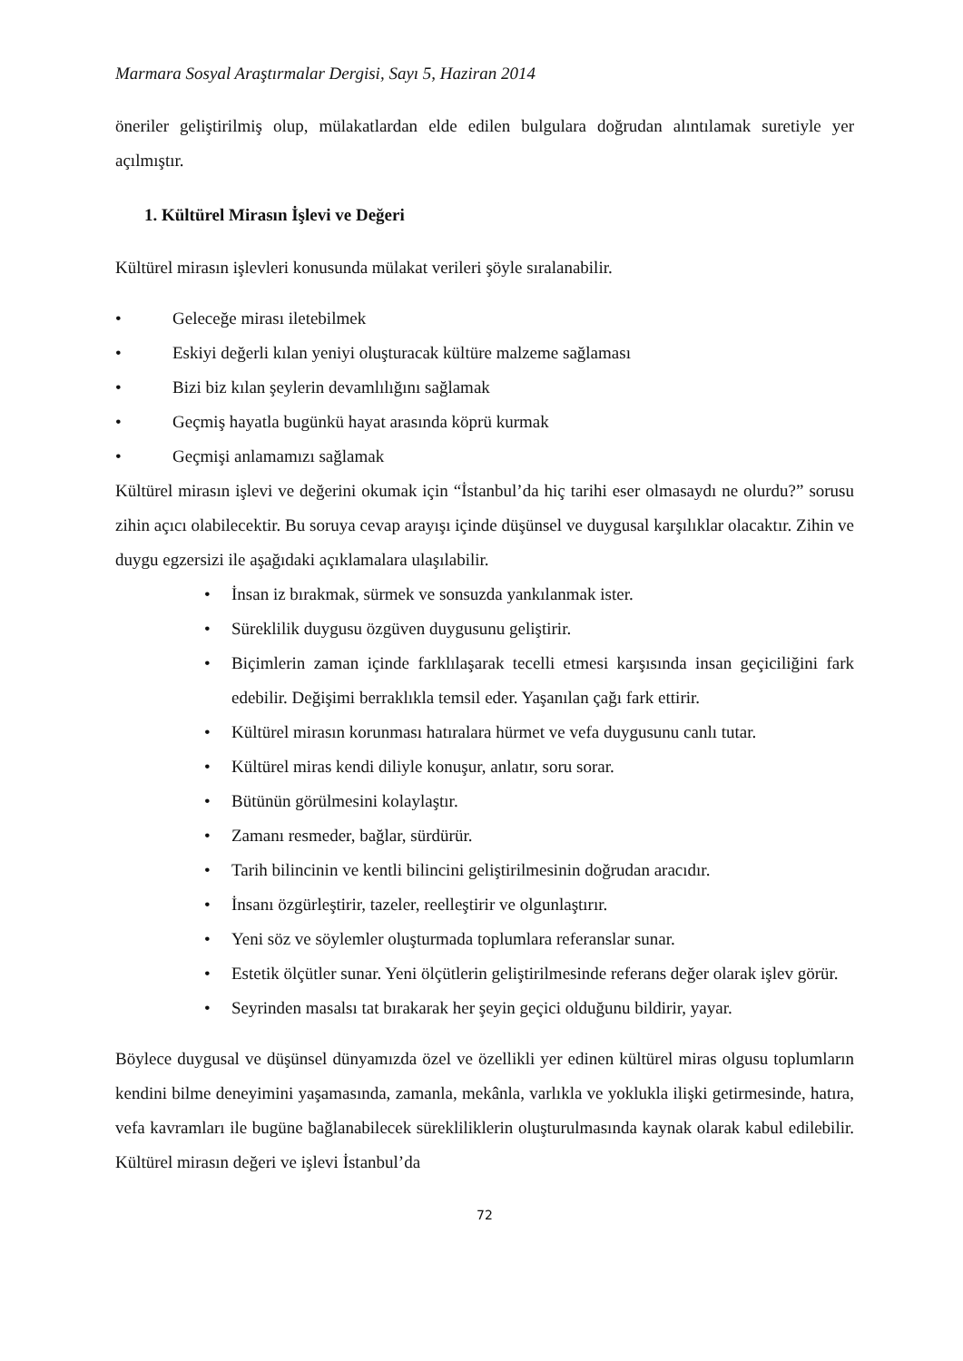Marmara Sosyal Araştırmalar Dergisi, Sayı 5, Haziran 2014
öneriler geliştirilmiş olup, mülakatlardan elde edilen bulgulara doğrudan alıntılamak suretiyle yer açılmıştır.
1. Kültürel Mirasın İşlevi ve Değeri
Kültürel mirasın işlevleri konusunda mülakat verileri şöyle sıralanabilir.
• Geleceğe mirası iletebilmek
• Eskiyi değerli kılan yeniyi oluşturacak kültüre malzeme sağlaması
• Bizi biz kılan şeylerin devamlılığını sağlamak
• Geçmiş hayatla bugünkü hayat arasında köprü kurmak
• Geçmişi anlamamızı sağlamak
Kültürel mirasın işlevi ve değerini okumak için “İstanbul’da hiç tarihi eser olmasaydı ne olurdu?” sorusu zihin açıcı olabilecektir. Bu soruya cevap arayışı içinde düşünsel ve duygusal karşılıklar olacaktır. Zihin ve duygu egzersizi ile aşağıdaki açıklamalara ulaşılabilir.
• İnsan iz bırakmak, sürmek ve sonsuzda yankılanmak ister.
• Süreklilik duygusu özgüven duygusunu geliştirir.
• Biçimlerin zaman içinde farklılaşarak tecelli etmesi karşısında insan geçiciliğini fark edebilir. Değişimi berraklıkla temsil eder. Yaşanılan çağı fark ettirir.
• Kültürel mirasın korunması hatıralara hürmet ve vefa duygusunu canlı tutar.
• Kültürel miras kendi diliyle konuşur, anlatır, soru sorar.
• Bütünün görülmesini kolaylaştır.
• Zamanı resmeder, bağlar, sürdürür.
• Tarih bilincinin ve kentli bilincini geliştirilmesinin doğrudan aracıdır.
• İnsanı özgürleştirir, tazeler, reelleştirir ve olgunlaştırır.
• Yeni söz ve söylemler oluşturmada toplumlara referanslar sunar.
• Estetik ölçütler sunar. Yeni ölçütlerin geliştirilmesinde referans değer olarak işlev görür.
• Seyrinden masalsı tat bırakarak her şeyin geçici olduğunu bildirir, yayar.
Böylece duygusal ve düşünsel dünyamızda özel ve özellikli yer edinen kültürel miras olgusu toplumların kendini bilme deneyimini yaşamasında, zamanla, mekânla, varlıkla ve yoklukla ilişki getirmesinde, hatıra, vefa kavramları ile bugüne bağlanabilecek sürekliliklerin oluşturulmasında kaynak olarak kabul edilebilir. Kültürel mirasın değeri ve işlevi İstanbul’da
72